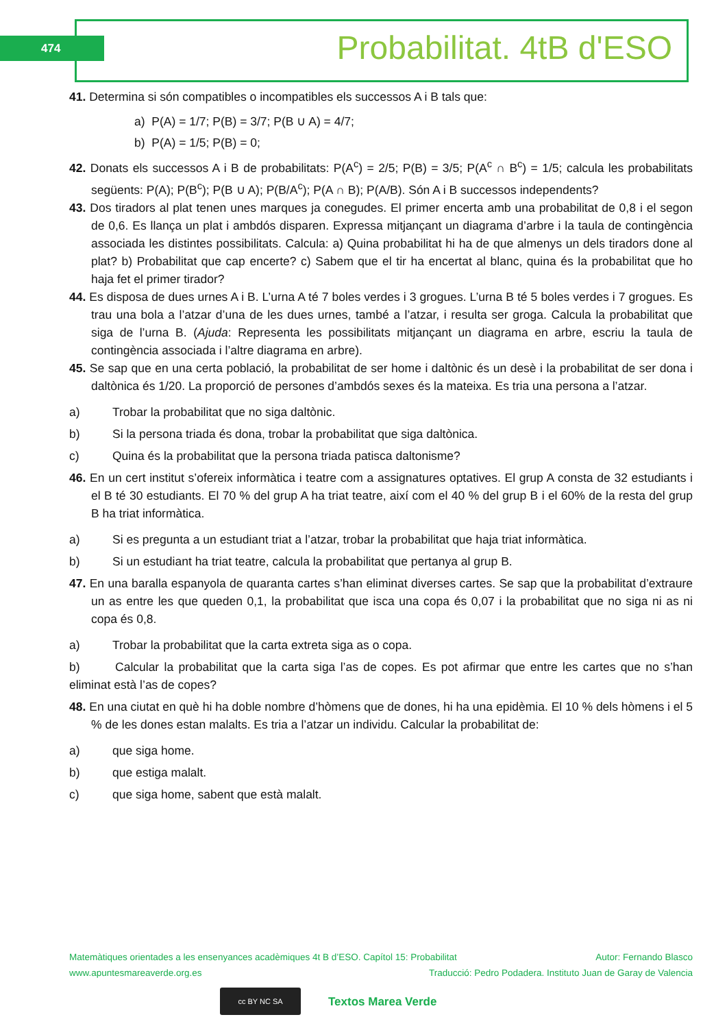474 Probabilitat. 4tB d'ESO
41. Determina si són compatibles o incompatibles els successos A i B tals que:
a) P(A) = 1/7; P(B) = 3/7; P(B ∪ A) = 4/7;
b) P(A) = 1/5; P(B) = 0;
42. Donats els successos A i B de probabilitats: P(A<sup>c</sup>) = 2/5; P(B) = 3/5; P(A<sup>c</sup> ∩ B<sup>c</sup>) = 1/5; calcula les probabilitats següents: P(A); P(B<sup>c</sup>); P(B ∪ A); P(B/A<sup>c</sup>); P(A ∩ B); P(A/B). Són A i B successos independents?
43. Dos tiradors al plat tenen unes marques ja conegudes. El primer encerta amb una probabilitat de 0,8 i el segon de 0,6. Es llança un plat i ambdós disparen. Expressa mitjançant un diagrama d’arbre i la taula de contingència associada les distintes possibilitats. Calcula: a) Quina probabilitat hi ha de que almenys un dels tiradors done al plat? b) Probabilitat que cap encerte? c) Sabem que el tir ha encertat al blanc, quina és la probabilitat que ho haja fet el primer tirador?
44. Es disposa de dues urnes A i B. L’urna A té 7 boles verdes i 3 grogues. L’urna B té 5 boles verdes i 7 grogues. Es trau una bola a l’atzar d’una de les dues urnes, també a l’atzar, i resulta ser groga. Calcula la probabilitat que siga de l’urna B. (Ajuda: Representa les possibilitats mitjançant un diagrama en arbre, escriu la taula de contingència associada i l’altre diagrama en arbre).
45. Se sap que en una certa població, la probabilitat de ser home i daltònic és un desè i la probabilitat de ser dona i daltònica és 1/20. La proporció de persones d’ambdós sexes és la mateixa. Es tria una persona a l’atzar.
a) Trobar la probabilitat que no siga daltònic.
b) Si la persona triada és dona, trobar la probabilitat que siga daltònica.
c) Quina és la probabilitat que la persona triada patisca daltonisme?
46. En un cert institut s’ofereix informàtica i teatre com a assignatures optatives. El grup A consta de 32 estudiants i el B té 30 estudiants. El 70 % del grup A ha triat teatre, així com el 40 % del grup B i el 60% de la resta del grup B ha triat informàtica.
a) Si es pregunta a un estudiant triat a l’atzar, trobar la probabilitat que haja triat informàtica.
b) Si un estudiant ha triat teatre, calcula la probabilitat que pertanya al grup B.
47. En una baralla espanyola de quaranta cartes s’han eliminat diverses cartes. Se sap que la probabilitat d’extraure un as entre les que queden 0,1, la probabilitat que isca una copa és 0,07 i la probabilitat que no siga ni as ni copa és 0,8.
a) Trobar la probabilitat que la carta extreta siga as o copa.
b) Calcular la probabilitat que la carta siga l’as de copes. Es pot afirmar que entre les cartes que no s’han eliminat està l’as de copes?
48. En una ciutat en què hi ha doble nombre d’hòmens que de dones, hi ha una epidèmia. El 10 % dels hòmens i el 5 % de les dones estan malalts. Es tria a l’atzar un individu. Calcular la probabilitat de:
a) que siga home.
b) que estiga malalt.
c) que siga home, sabent que està malalt.
Matemàtiques orientades a les ensenyances acadèmiques 4t B d’ESO. Capítol 15: Probabilitat Autor: Fernando Blasco
www.apuntesmareaverde.org.es Traducció: Pedro Podadera. Instituto Juan de Garay de Valencia
cc BY NC SA
Textos Marea Verde